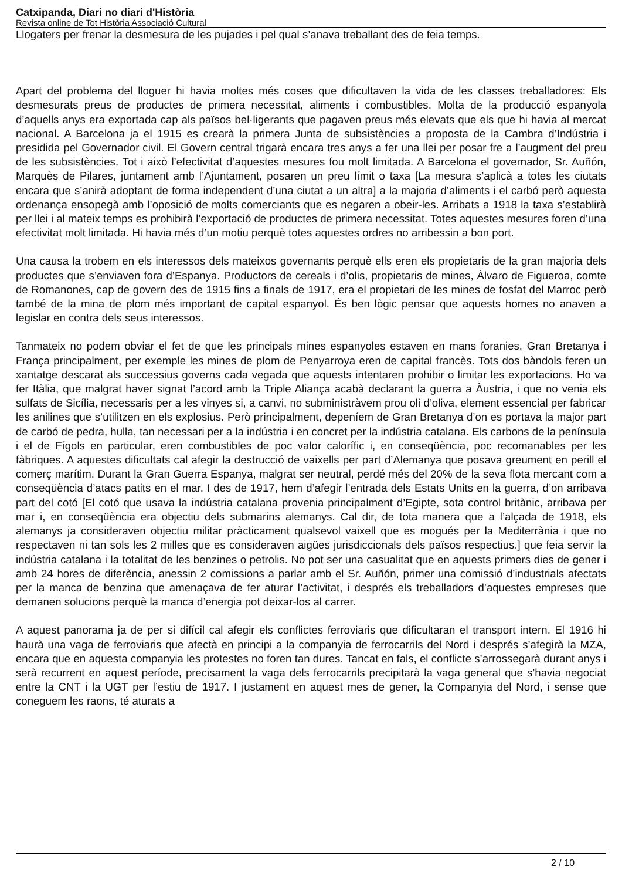Catxipanda, Diari no diari d'Història
Revista online de Tot Història Associació Cultural
Llogaters per frenar la desmesura de les pujades i pel qual s’anava treballant des de feia temps.
Apart del problema del lloguer hi havia moltes més coses que dificultaven la vida de les classes treballadores: Els desmesurats preus de productes de primera necessitat, aliments i combustibles. Molta de la producció espanyola d’aquells anys era exportada cap als països bel·ligerants que pagaven preus més elevats que els que hi havia al mercat nacional. A Barcelona ja el 1915 es crearà la primera Junta de subsistències a proposta de la Cambra d’Indústria i presidida pel Governador civil. El Govern central trigarà encara tres anys a fer una llei per posar fre a l’augment del preu de les subsistències. Tot i això l’efectivitat d’aquestes mesures fou molt limitada. A Barcelona el governador, Sr. Auñón, Marquès de Pilares, juntament amb l’Ajuntament, posaren un preu límit o taxa [La mesura s’aplicà a totes les ciutats encara que s’anirà adoptant de forma independent d’una ciutat a un altra] a la majoria d’aliments i el carbó però aquesta ordenança ensopegà amb l’oposició de molts comerciants que es negaren a obeir-les. Arribats a 1918 la taxa s’establirà per llei i al mateix temps es prohibirà l’exportació de productes de primera necessitat. Totes aquestes mesures foren d’una efectivitat molt limitada. Hi havia més d’un motiu perquè totes aquestes ordres no arribessin a bon port.
Una causa la trobem en els interessos dels mateixos governants perquè ells eren els propietaris de la gran majoria dels productes que s’enviaven fora d’Espanya. Productors de cereals i d’olis, propietaris de mines, Álvaro de Figueroa, comte de Romanones, cap de govern des de 1915 fins a finals de 1917, era el propietari de les mines de fosfat del Marroc però també de la mina de plom més important de capital espanyol. És ben lògic pensar que aquests homes no anaven a legislar en contra dels seus interessos.
Tanmateix no podem obviar el fet de que les principals mines espanyoles estaven en mans foranies, Gran Bretanya i França principalment, per exemple les mines de plom de Penyarroya eren de capital francès. Tots dos bàndols feren un xantatge descarat als successius governs cada vegada que aquests intentaren prohibir o limitar les exportacions. Ho va fer Itàlia, que malgrat haver signat l’acord amb la Triple Aliança acabà declarant la guerra a Àustria, i que no venia els sulfats de Sicília, necessaris per a les vinyes si, a canvi, no subministràvem prou oli d’oliva, element essencial per fabricar les anilines que s’utilitzen en els explosius. Però principalment, depeníem de Gran Bretanya d’on es portava la major part de carbó de pedra, hulla, tan necessari per a la indústria i en concret per la indústria catalana. Els carbons de la península i el de Fígols en particular, eren combustibles de poc valor calorífic i, en conseqüència, poc recomanables per les fàbriques. A aquestes dificultats cal afegir la destrucció de vaixells per part d’Alemanya que posava greument en perill el comerç marítim. Durant la Gran Guerra Espanya, malgrat ser neutral, perdé més del 20% de la seva flota mercant com a conseqüència d’atacs patits en el mar. I des de 1917, hem d’afegir l’entrada dels Estats Units en la guerra, d’on arribava part del cotó [El cotó que usava la indústria catalana provenia principalment d’Egipte, sota control britànic, arribava per mar i, en conseqüència era objectiu dels submarins alemanys. Cal dir, de tota manera que a l’alçada de 1918, els alemanys ja consideraven objectiu militar pràcticament qualsevol vaixell que es mogués per la Mediterrània i que no respectaven ni tan sols les 2 milles que es consideraven aigües jurisdiccionals dels països respectius.] que feia servir la indústria catalana i la totalitat de les benzines o petrolis. No pot ser una casualitat que en aquests primers dies de gener i amb 24 hores de diferència, anessin 2 comissions a parlar amb el Sr. Auñón, primer una comissió d’industrials afectats per la manca de benzina que amenaçava de fer aturar l’activitat, i després els treballadors d’aquestes empreses que demanen solucions perquè la manca d’energia pot deixar-los al carrer.
A aquest panorama ja de per si difícil cal afegir els conflictes ferroviaris que dificultaran el transport intern. El 1916 hi haurà una vaga de ferroviaris que afectà en principi a la companyia de ferrocarrils del Nord i després s’afegirà la MZA, encara que en aquesta companyia les protestes no foren tan dures. Tancat en fals, el conflicte s’arrossegarà durant anys i serà recurrent en aquest període, precisament la vaga dels ferrocarrils precipitarà la vaga general que s’havia negociat entre la CNT i la UGT per l’estiu de 1917. I justament en aquest mes de gener, la Companyia del Nord, i sense que coneguem les raons, té aturats a
2 / 10